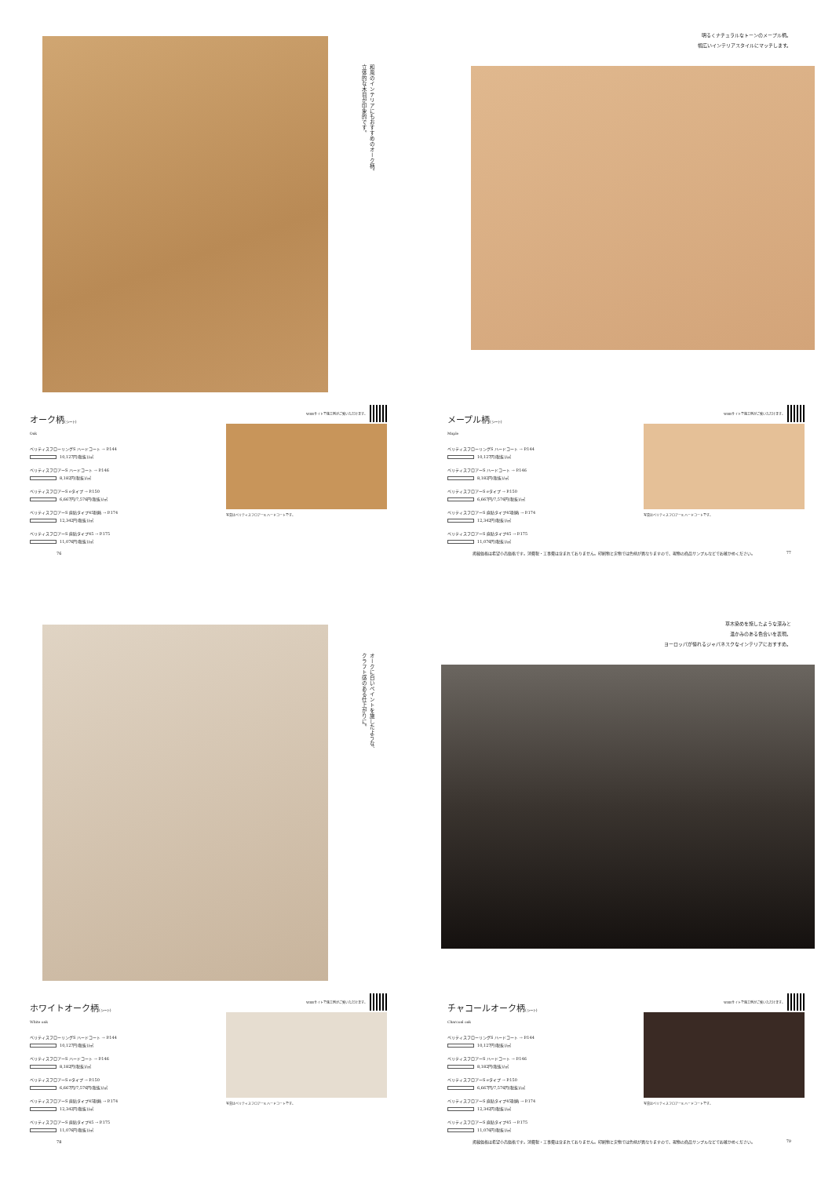和風のインテリアにもおすすめのオーク柄。
立体的な木目が印象的です。
オーク柄(シート)
Oak
ベリティスフローリングS ハードコート → P.144
10,127円(税抜)/㎡
ベリティスフロアーS ハードコート → P.146
8,182円(税抜)/㎡
ベリティスフロアーS eタイプ → P.150
6,667円/7,576円(税抜)/㎡
ベリティスフロアーS 直貼タイプ45耐熱 → P.174
12,342円(税抜)/㎡
ベリティスフロアーS 直貼タイプ45 → P.175
11,076円(税抜)/㎡
WEBサイトで施工例がご覧いただけます。
写真はベリティスフロアーS ハードコートです。
76
明るくナチュラルなトーンのメープル柄。
幅広いインテリアスタイルにマッチします。
メープル柄(シート)
Maple
ベリティスフローリングS ハードコート → P.144
10,127円(税抜)/㎡
ベリティスフロアーS ハードコート → P.146
8,182円(税抜)/㎡
ベリティスフロアーS eタイプ → P.150
6,667円/7,576円(税抜)/㎡
ベリティスフロアーS 直貼タイプ45耐熱 → P.174
12,342円(税抜)/㎡
ベリティスフロアーS 直貼タイプ45 → P.175
11,076円(税抜)/㎡
WEBサイトで施工例がご覧いただけます。
写真はベリティスフロアーS ハードコートです。
掲載価格は希望小売価格です。消費税・工事費は含まれておりません。印刷物と実物では色柄が異なりますので、現物の商品サンプルなどでお確かめください。 77
オークに白いペイントを施したような、
クラフト感のある仕上がりに。
ホワイトオーク柄(シート)
White oak
ベリティスフローリングS ハードコート → P.144
10,127円(税抜)/㎡
ベリティスフロアーS ハードコート → P.146
8,182円(税抜)/㎡
ベリティスフロアーS eタイプ → P.150
6,667円/7,576円(税抜)/㎡
ベリティスフロアーS 直貼タイプ45耐熱 → P.174
12,342円(税抜)/㎡
ベリティスフロアーS 直貼タイプ45 → P.175
11,076円(税抜)/㎡
WEBサイトで施工例がご覧いただけます。
写真はベリティスフロアーS ハードコートです。
78
草木染めを施したような深みと
温かみのある色合いを表現。
ヨーロッパが憧れるジャパネスクなインテリアにおすすめ。
チャコールオーク柄(シート)
Charcoal oak
ベリティスフローリングS ハードコート → P.144
10,127円(税抜)/㎡
ベリティスフロアーS ハードコート → P.146
8,182円(税抜)/㎡
ベリティスフロアーS eタイプ → P.150
6,667円/7,576円(税抜)/㎡
ベリティスフロアーS 直貼タイプ45耐熱 → P.174
12,342円(税抜)/㎡
ベリティスフロアーS 直貼タイプ45 → P.175
11,076円(税抜)/㎡
WEBサイトで施工例がご覧いただけます。
写真はベリティスフロアーS ハードコートです。
掲載価格は希望小売価格です。消費税・工事費は含まれておりません。印刷物と実物では色柄が異なりますので、現物の商品サンプルなどでお確かめください。 79